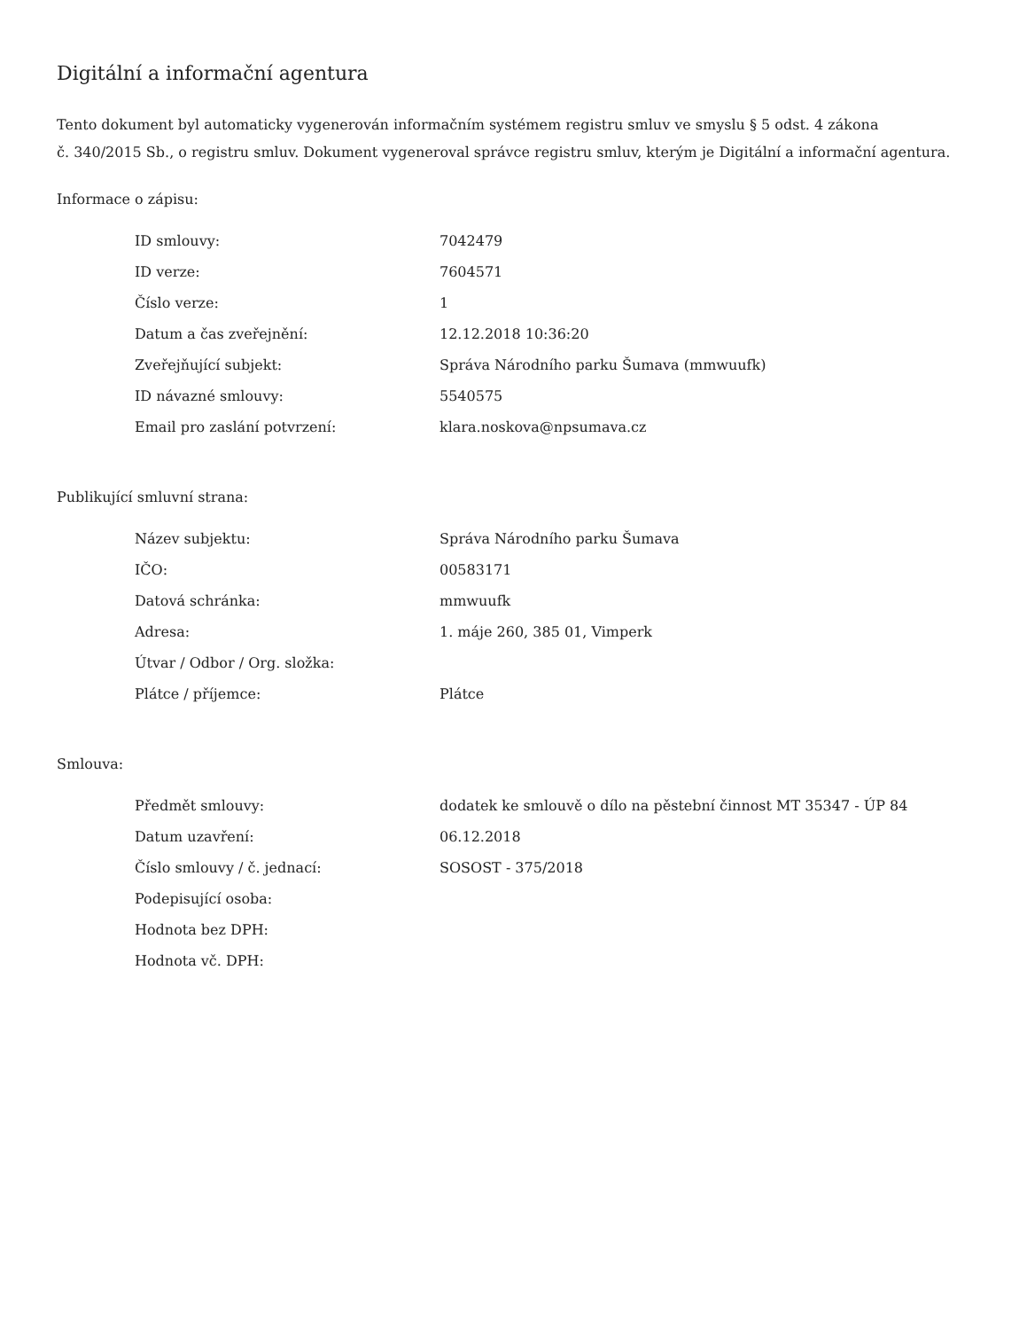Digitální a informační agentura
Tento dokument byl automaticky vygenerován informačním systémem registru smluv ve smyslu § 5 odst. 4 zákona
č. 340/2015 Sb., o registru smluv. Dokument vygeneroval správce registru smluv, kterým je Digitální a informační agentura.
Informace o zápisu:
| ID smlouvy: | 7042479 |
| ID verze: | 7604571 |
| Číslo verze: | 1 |
| Datum a čas zveřejnění: | 12.12.2018 10:36:20 |
| Zveřejňující subjekt: | Správa Národního parku Šumava (mmwuufk) |
| ID návazné smlouvy: | 5540575 |
| Email pro zaslání potvrzení: | klara.noskova@npsumava.cz |
Publikující smluvní strana:
| Název subjektu: | Správa Národního parku Šumava |
| IČO: | 00583171 |
| Datová schránka: | mmwuufk |
| Adresa: | 1. máje 260, 385 01, Vimperk |
| Útvar / Odbor / Org. složka: | |
| Plátce / příjemce: | Plátce |
Smlouva:
| Předmět smlouvy: | dodatek ke smlouvě o dílo na pěstební činnost MT 35347 - ÚP 84 |
| Datum uzavření: | 06.12.2018 |
| Číslo smlouvy / č. jednací: | SOSOST - 375/2018 |
| Podepisující osoba: | |
| Hodnota bez DPH: | |
| Hodnota vč. DPH: | |